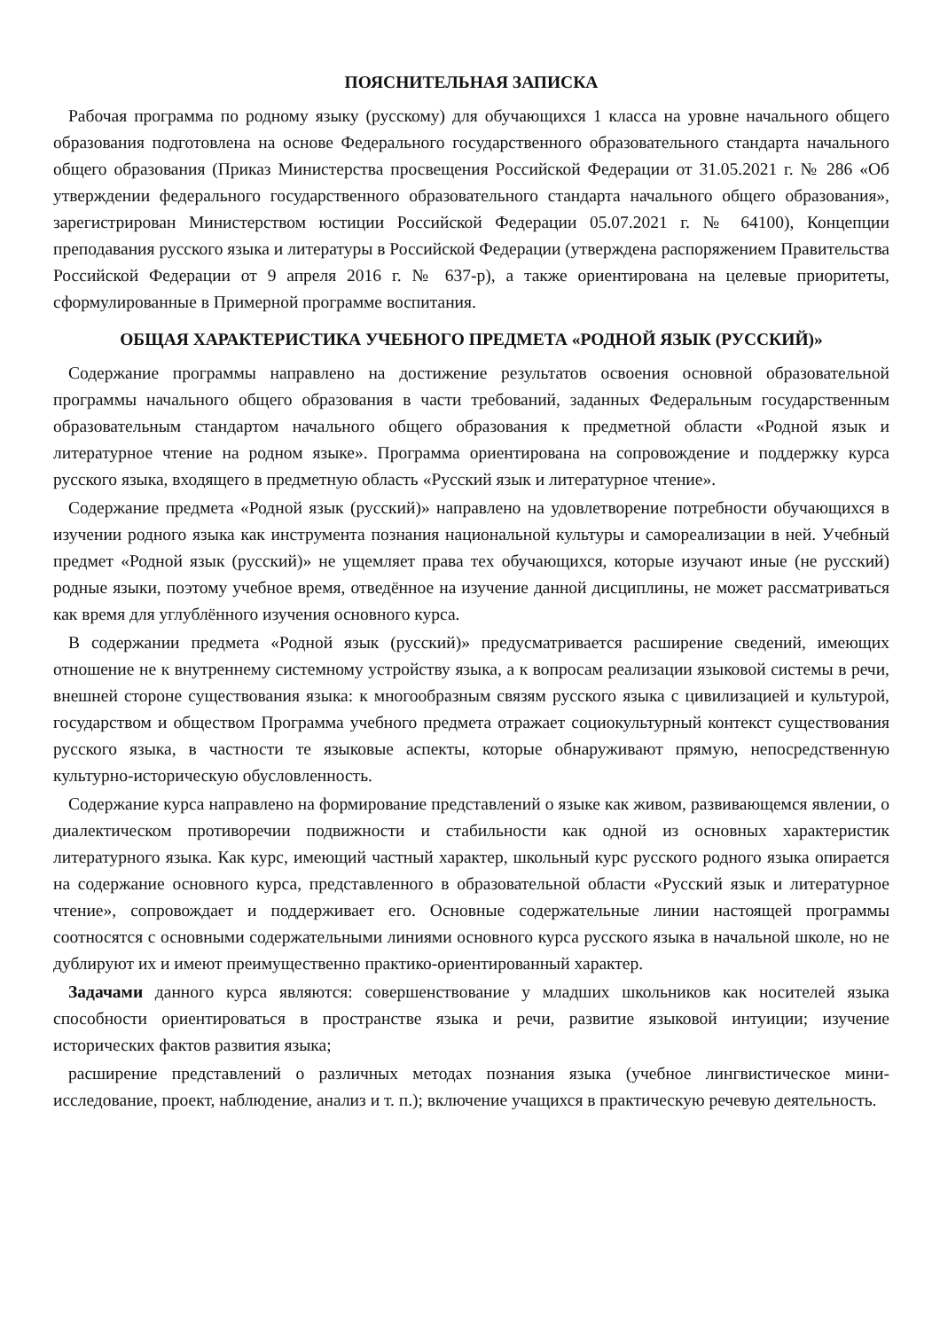ПОЯСНИТЕЛЬНАЯ ЗАПИСКА
Рабочая программа по родному языку (русскому) для обучающихся 1 класса на уровне начального общего образования подготовлена на основе Федерального государственного образовательного стандарта начального общего образования (Приказ Министерства просвещения Российской Федерации от 31.05.2021 г. № 286 «Об утверждении федерального государственного образовательного стандарта начального общего образования», зарегистрирован Министерством юстиции Российской Федерации 05.07.2021 г. № 64100), Концепции преподавания русского языка и литературы в Российской Федерации (утверждена распоряжением Правительства Российской Федерации от 9 апреля 2016 г. № 637-р), а также ориентирована на целевые приоритеты, сформулированные в Примерной программе воспитания.
ОБЩАЯ ХАРАКТЕРИСТИКА УЧЕБНОГО ПРЕДМЕТА «РОДНОЙ ЯЗЫК (РУССКИЙ)»
Содержание программы направлено на достижение результатов освоения основной образовательной программы начального общего образования в части требований, заданных Федеральным государственным образовательным стандартом начального общего образования к предметной области «Родной язык и литературное чтение на родном языке». Программа ориентирована на сопровождение и поддержку курса русского языка, входящего в предметную область «Русский язык и литературное чтение».
Содержание предмета «Родной язык (русский)» направлено на удовлетворение потребности обучающихся в изучении родного языка как инструмента познания национальной культуры и самореализации в ней. Учебный предмет «Родной язык (русский)» не ущемляет права тех обучающихся, которые изучают иные (не русский) родные языки, поэтому учебное время, отведённое на изучение данной дисциплины, не может рассматриваться как время для углублённого изучения основного курса.
В содержании предмета «Родной язык (русский)» предусматривается расширение сведений, имеющих отношение не к внутреннему системному устройству языка, а к вопросам реализации языковой системы в речи, внешней стороне существования языка: к многообразным связям русского языка с цивилизацией и культурой, государством и обществом Программа учебного предмета отражает социокультурный контекст существования русского языка, в частности те языковые аспекты, которые обнаруживают прямую, непосредственную культурно-историческую обусловленность.
Содержание курса направлено на формирование представлений о языке как живом, развивающемся явлении, о диалектическом противоречии подвижности и стабильности как одной из основных характеристик литературного языка. Как курс, имеющий частный характер, школьный курс русского родного языка опирается на содержание основного курса, представленного в образовательной области «Русский язык и литературное чтение», сопровождает и поддерживает его. Основные содержательные линии настоящей программы соотносятся с основными содержательными линиями основного курса русского языка в начальной школе, но не дублируют их и имеют преимущественно практико-ориентированный характер.
Задачами данного курса являются: совершенствование у младших школьников как носителей языка способности ориентироваться в пространстве языка и речи, развитие языковой интуиции; изучение исторических фактов развития языка;
расширение представлений о различных методах познания языка (учебное лингвистическое мини-исследование, проект, наблюдение, анализ и т. п.); включение учащихся в практическую речевую деятельность.